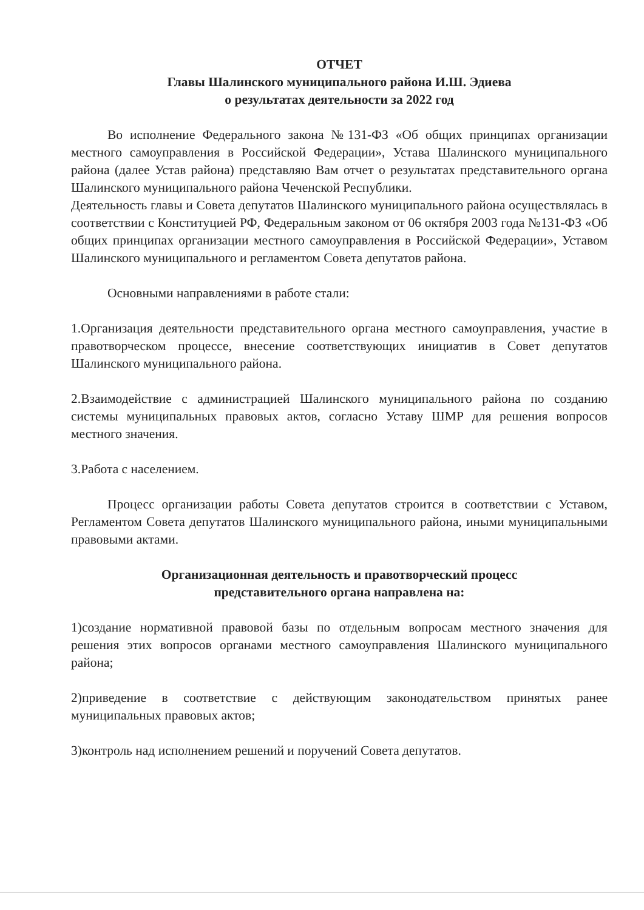ОТЧЕТ
Главы Шалинского муниципального района И.Ш. Эдиева
о результатах деятельности за 2022 год
Во исполнение Федерального закона №131-ФЗ «Об общих принципах организации местного самоуправления в Российской Федерации», Устава Шалинского муниципального района (далее Устав района) представляю Вам отчет о результатах представительного органа Шалинского муниципального района Чеченской Республики.
Деятельность главы и Совета депутатов Шалинского муниципального района осуществлялась в соответствии с Конституцией РФ, Федеральным законом от 06 октября 2003 года №131-ФЗ «Об общих принципах организации местного самоуправления в Российской Федерации», Уставом Шалинского муниципального и регламентом Совета депутатов района.
Основными направлениями в работе стали:
1.Организация деятельности представительного органа местного самоуправления, участие в правотворческом процессе, внесение соответствующих инициатив в Совет депутатов Шалинского муниципального района.
2.Взаимодействие с администрацией Шалинского муниципального района по созданию системы муниципальных правовых актов, согласно Уставу ШМР для решения вопросов местного значения.
3.Работа с населением.
Процесс организации работы Совета депутатов строится в соответствии с Уставом, Регламентом Совета депутатов Шалинского муниципального района, иными муниципальными правовыми актами.
Организационная деятельность и правотворческий процесс
представительного органа направлена на:
1)создание нормативной правовой базы по отдельным вопросам местного значения для решения этих вопросов органами местного самоуправления Шалинского муниципального района;
2)приведение в соответствие с действующим законодательством принятых ранее муниципальных правовых актов;
3)контроль над исполнением решений и поручений Совета депутатов.